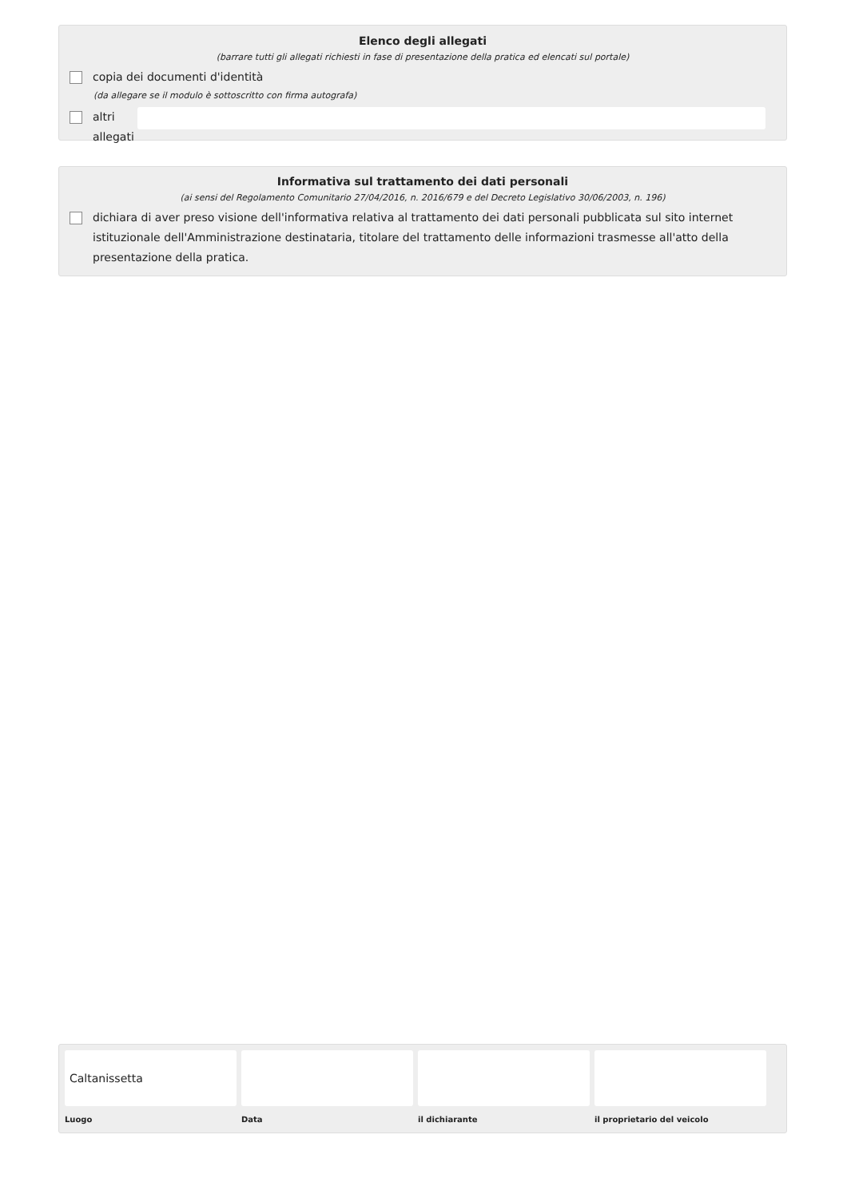Elenco degli allegati
(barrare tutti gli allegati richiesti in fase di presentazione della pratica ed elencati sul portale)
copia dei documenti d'identità
(da allegare se il modulo è sottoscritto con firma autografa)
altri allegati
Informativa sul trattamento dei dati personali
(ai sensi del Regolamento Comunitario 27/04/2016, n. 2016/679 e del Decreto Legislativo 30/06/2003, n. 196)
dichiara di aver preso visione dell'informativa relativa al trattamento dei dati personali pubblicata sul sito internet istituzionale dell'Amministrazione destinataria, titolare del trattamento delle informazioni trasmesse all'atto della presentazione della pratica.
Caltanissetta
Luogo
Data il dichiarante il proprietario del veicolo